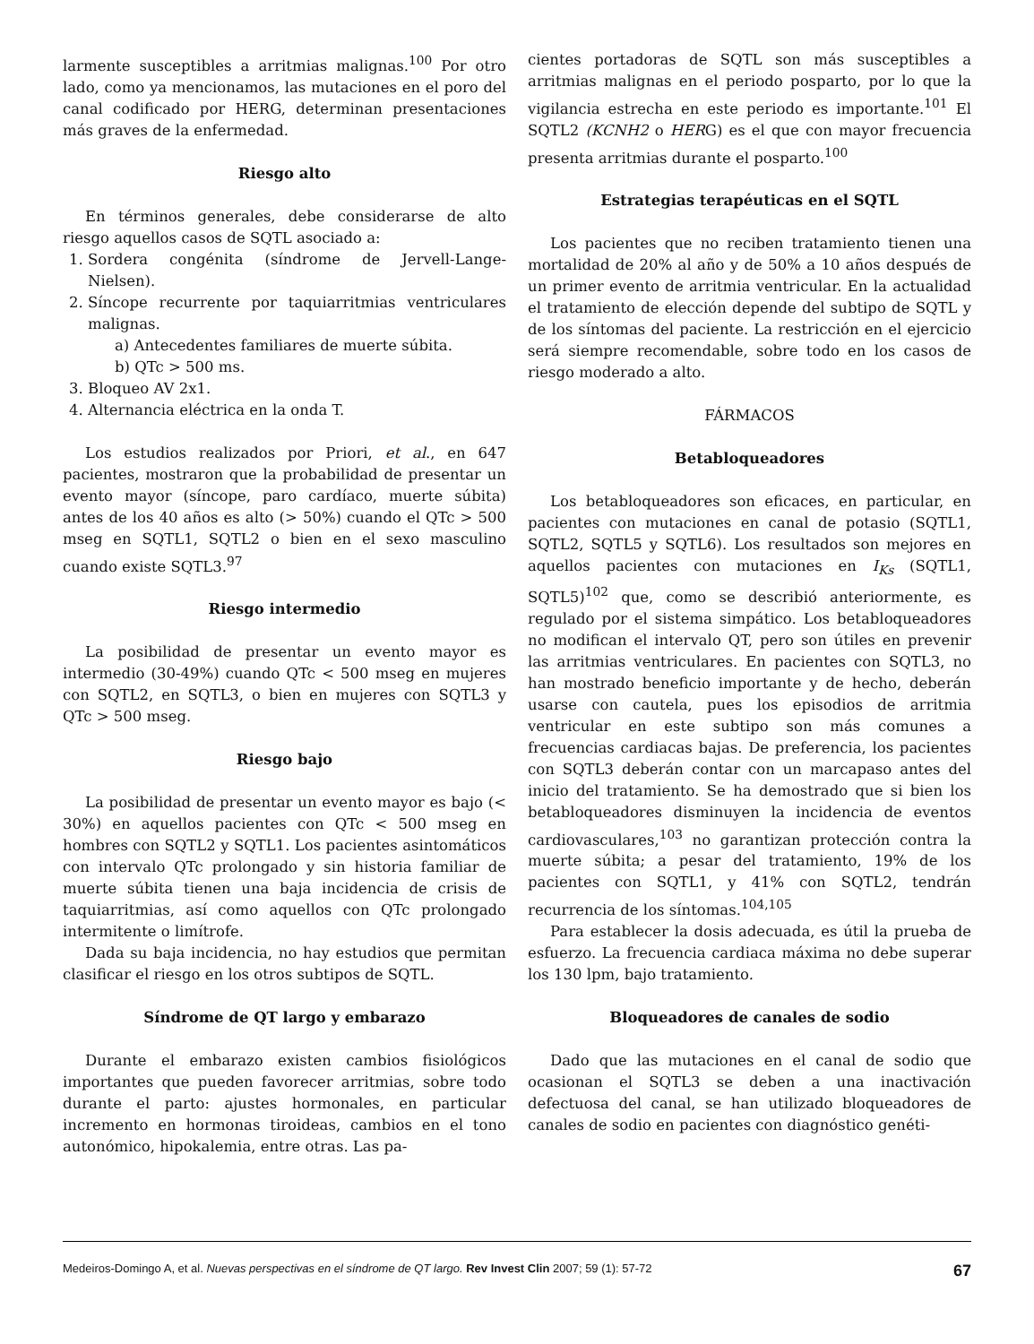larmente susceptibles a arritmias malignas.<sup>100</sup> Por otro lado, como ya mencionamos, las mutaciones en el poro del canal codificado por HERG, determinan presentaciones más graves de la enfermedad.
Riesgo alto
En términos generales, debe considerarse de alto riesgo aquellos casos de SQTL asociado a:
1. Sordera congénita (síndrome de Jervell-Lange-Nielsen).
2. Síncope recurrente por taquiarritmias ventriculares malignas.
a) Antecedentes familiares de muerte súbita.
b) QTc > 500 ms.
3. Bloqueo AV 2x1.
4. Alternancia eléctrica en la onda T.
Los estudios realizados por Priori, et al., en 647 pacientes, mostraron que la probabilidad de presentar un evento mayor (síncope, paro cardíaco, muerte súbita) antes de los 40 años es alto (> 50%) cuando el QTc > 500 mseg en SQTL1, SQTL2 o bien en el sexo masculino cuando existe SQTL3.<sup>97</sup>
Riesgo intermedio
La posibilidad de presentar un evento mayor es intermedio (30-49%) cuando QTc < 500 mseg en mujeres con SQTL2, en SQTL3, o bien en mujeres con SQTL3 y QTc > 500 mseg.
Riesgo bajo
La posibilidad de presentar un evento mayor es bajo (< 30%) en aquellos pacientes con QTc < 500 mseg en hombres con SQTL2 y SQTL1. Los pacientes asintomáticos con intervalo QTc prolongado y sin historia familiar de muerte súbita tienen una baja incidencia de crisis de taquiarritmias, así como aquellos con QTc prolongado intermitente o limítrofe.
Dada su baja incidencia, no hay estudios que permitan clasificar el riesgo en los otros subtipos de SQTL.
Síndrome de QT largo y embarazo
Durante el embarazo existen cambios fisiológicos importantes que pueden favorecer arritmias, sobre todo durante el parto: ajustes hormonales, en particular incremento en hormonas tiroideas, cambios en el tono autonómico, hipokalemia, entre otras. Las pa-
cientes portadoras de SQTL son más susceptibles a arritmias malignas en el periodo posparto, por lo que la vigilancia estrecha en este periodo es importante.<sup>101</sup> El SQTL2 (KCNH2 o HERG) es el que con mayor frecuencia presenta arritmias durante el posparto.<sup>100</sup>
Estrategias terapéuticas en el SQTL
Los pacientes que no reciben tratamiento tienen una mortalidad de 20% al año y de 50% a 10 años después de un primer evento de arritmia ventricular. En la actualidad el tratamiento de elección depende del subtipo de SQTL y de los síntomas del paciente. La restricción en el ejercicio será siempre recomendable, sobre todo en los casos de riesgo moderado a alto.
FÁRMACOS
Betabloqueadores
Los betabloqueadores son eficaces, en particular, en pacientes con mutaciones en canal de potasio (SQTL1, SQTL2, SQTL5 y SQTL6). Los resultados son mejores en aquellos pacientes con mutaciones en I<sub>Ks</sub> (SQTL1, SQTL5)<sup>102</sup> que, como se describió anteriormente, es regulado por el sistema simpático. Los betabloqueadores no modifican el intervalo QT, pero son útiles en prevenir las arritmias ventriculares. En pacientes con SQTL3, no han mostrado beneficio importante y de hecho, deberán usarse con cautela, pues los episodios de arritmia ventricular en este subtipo son más comunes a frecuencias cardiacas bajas. De preferencia, los pacientes con SQTL3 deberán contar con un marcapaso antes del inicio del tratamiento. Se ha demostrado que si bien los betabloqueadores disminuyen la incidencia de eventos cardiovasculares,<sup>103</sup> no garantizan protección contra la muerte súbita; a pesar del tratamiento, 19% de los pacientes con SQTL1, y 41% con SQTL2, tendrán recurrencia de los síntomas.<sup>104,105</sup>
Para establecer la dosis adecuada, es útil la prueba de esfuerzo. La frecuencia cardiaca máxima no debe superar los 130 lpm, bajo tratamiento.
Bloqueadores de canales de sodio
Dado que las mutaciones en el canal de sodio que ocasionan el SQTL3 se deben a una inactivación defectuosa del canal, se han utilizado bloqueadores de canales de sodio en pacientes con diagnóstico genéti-
Medeiros-Domingo A, et al. Nuevas perspectivas en el síndrome de QT largo. Rev Invest Clin 2007; 59 (1): 57-72 67